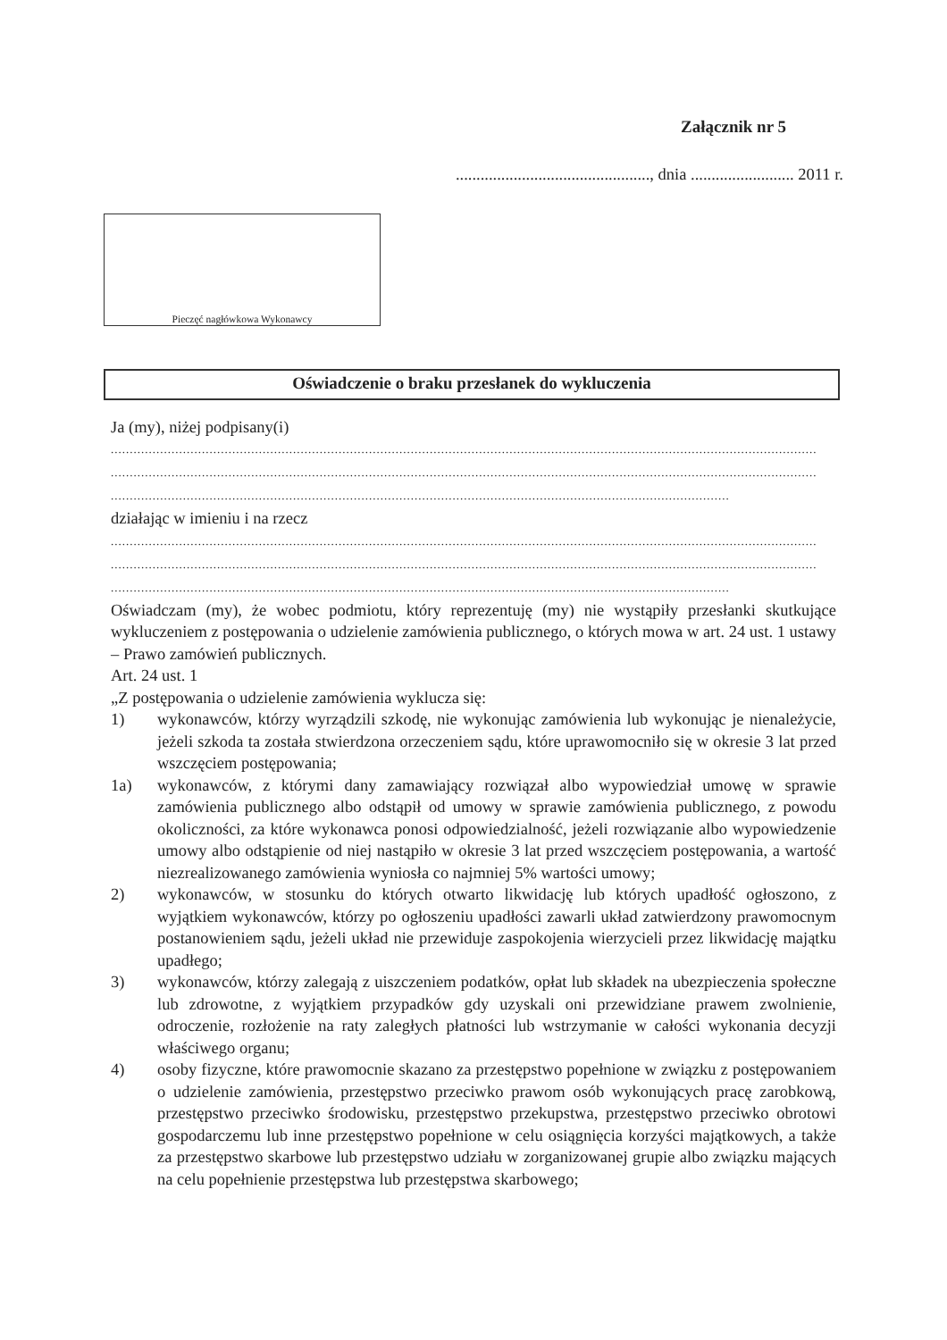Załącznik nr 5
..............................................., dnia ......................... 2011 r.
Pieczęć nagłówkowa Wykonawcy
Oświadczenie o braku przesłanek do wykluczenia
Ja (my), niżej podpisany(i)
..........................................................................................................................................................................................
..........................................................................................................................................................................................
...................................................................................................................................................................
działając w imieniu i na rzecz
..........................................................................................................................................................................................
..........................................................................................................................................................................................
...................................................................................................................................................................
Oświadczam (my), że wobec podmiotu, który reprezentuję (my) nie wystąpiły przesłanki skutkujące wykluczeniem z postępowania o udzielenie zamówienia publicznego, o których mowa w art. 24 ust. 1 ustawy – Prawo zamówień publicznych.
Art. 24 ust. 1
„Z postępowania o udzielenie zamówienia wyklucza się:
1) wykonawców, którzy wyrządzili szkodę, nie wykonując zamówienia lub wykonując je nienależycie, jeżeli szkoda ta została stwierdzona orzeczeniem sądu, które uprawomocniło się w okresie 3 lat przed wszczęciem postępowania;
1a) wykonawców, z którymi dany zamawiający rozwiązał albo wypowiedział umowę w sprawie zamówienia publicznego albo odstąpił od umowy w sprawie zamówienia publicznego, z powodu okoliczności, za które wykonawca ponosi odpowiedzialność, jeżeli rozwiązanie albo wypowiedzenie umowy albo odstąpienie od niej nastąpiło w okresie 3 lat przed wszczęciem postępowania, a wartość niezrealizowanego zamówienia wyniosła co najmniej 5% wartości umowy;
2) wykonawców, w stosunku do których otwarto likwidację lub których upadłość ogłoszono, z wyjątkiem wykonawców, którzy po ogłoszeniu upadłości zawarli układ zatwierdzony prawomocnym postanowieniem sądu, jeżeli układ nie przewiduje zaspokojenia wierzycieli przez likwidację majątku upadłego;
3) wykonawców, którzy zalegają z uiszczeniem podatków, opłat lub składek na ubezpieczenia społeczne lub zdrowotne, z wyjątkiem przypadków gdy uzyskali oni przewidziane prawem zwolnienie, odroczenie, rozłożenie na raty zaległych płatności lub wstrzymanie w całości wykonania decyzji właściwego organu;
4) osoby fizyczne, które prawomocnie skazano za przestępstwo popełnione w związku z postępowaniem o udzielenie zamówienia, przestępstwo przeciwko prawom osób wykonujących pracę zarobkową, przestępstwo przeciwko środowisku, przestępstwo przekupstwa, przestępstwo przeciwko obrotowi gospodarczemu lub inne przestępstwo popełnione w celu osiągnięcia korzyści majątkowych, a także za przestępstwo skarbowe lub przestępstwo udziału w zorganizowanej grupie albo związku mających na celu popełnienie przestępstwa lub przestępstwa skarbowego;